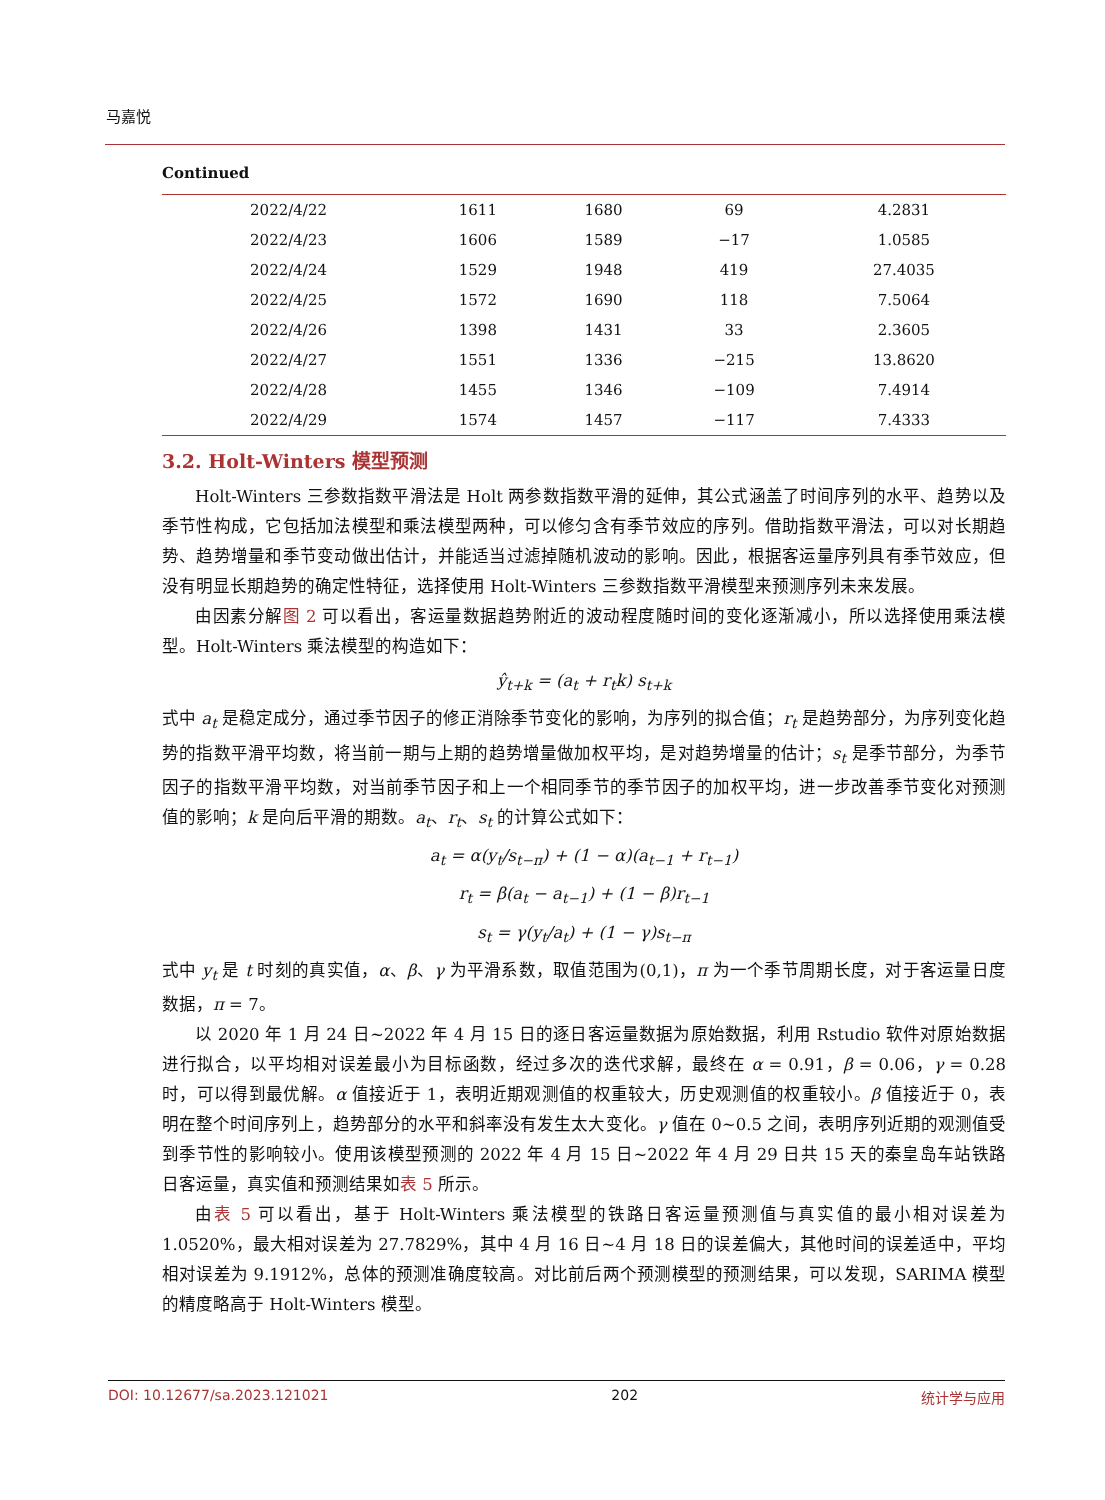马嘉悦
Continued
| 2022/4/22 | 1611 | 1680 | 69 | 4.2831 | |
| 2022/4/23 | 1606 | 1589 | −17 | 1.0585 | |
| 2022/4/24 | 1529 | 1948 | 419 | 27.4035 | |
| 2022/4/25 | 1572 | 1690 | 118 | 7.5064 | |
| 2022/4/26 | 1398 | 1431 | 33 | 2.3605 | |
| 2022/4/27 | 1551 | 1336 | −215 | 13.8620 | |
| 2022/4/28 | 1455 | 1346 | −109 | 7.4914 | |
| 2022/4/29 | 1574 | 1457 | −117 | 7.4333 | |
3.2. Holt-Winters 模型预测
Holt-Winters 三参数指数平滑法是 Holt 两参数指数平滑的延伸，其公式涵盖了时间序列的水平、趋势以及季节性构成，它包括加法模型和乘法模型两种，可以修匀含有季节效应的序列。借助指数平滑法，可以对长期趋势、趋势增量和季节变动做出估计，并能适当过滤掉随机波动的影响。因此，根据客运量序列具有季节效应，但没有明显长期趋势的确定性特征，选择使用 Holt-Winters 三参数指数平滑模型来预测序列未来发展。
由因素分解图 2 可以看出，客运量数据趋势附近的波动程度随时间的变化逐渐减小，所以选择使用乘法模型。Holt-Winters 乘法模型的构造如下：
ŷ<sub>t+k</sub> = (a<sub>t</sub> + r<sub>t</sub>k) s<sub>t+k</sub>
式中 a<sub>t</sub> 是稳定成分，通过季节因子的修正消除季节变化的影响，为序列的拟合值；r<sub>t</sub> 是趋势部分，为序列变化趋势的指数平滑平均数，将当前一期与上期的趋势增量做加权平均，是对趋势增量的估计；s<sub>t</sub> 是季节部分，为季节因子的指数平滑平均数，对当前季节因子和上一个相同季节的季节因子的加权平均，进一步改善季节变化对预测值的影响；k 是向后平滑的期数。a<sub>t</sub>、r<sub>t</sub>、s<sub>t</sub> 的计算公式如下：
a<sub>t</sub> = α(y<sub>t</sub>/s<sub>t−π</sub>) + (1 − α)(a<sub>t−1</sub> + r<sub>t−1</sub>)
r<sub>t</sub> = β(a<sub>t</sub> − a<sub>t−1</sub>) + (1 − β)r<sub>t−1</sub>
s<sub>t</sub> = γ(y<sub>t</sub>/a<sub>t</sub>) + (1 − γ)s<sub>t−π</sub>
式中 y<sub>t</sub> 是 t 时刻的真实值，α、β、γ 为平滑系数，取值范围为(0,1)，π 为一个季节周期长度，对于客运量日度数据，π = 7。
以 2020 年 1 月 24 日~2022 年 4 月 15 日的逐日客运量数据为原始数据，利用 Rstudio 软件对原始数据进行拟合，以平均相对误差最小为目标函数，经过多次的迭代求解，最终在 α = 0.91，β = 0.06，γ = 0.28 时，可以得到最优解。α 值接近于 1，表明近期观测值的权重较大，历史观测值的权重较小。β 值接近于 0，表明在整个时间序列上，趋势部分的水平和斜率没有发生太大变化。γ 值在 0~0.5 之间，表明序列近期的观测值受到季节性的影响较小。使用该模型预测的 2022 年 4 月 15 日~2022 年 4 月 29 日共 15 天的秦皇岛车站铁路日客运量，真实值和预测结果如表 5 所示。
由表 5 可以看出，基于 Holt-Winters 乘法模型的铁路日客运量预测值与真实值的最小相对误差为 1.0520%，最大相对误差为 27.7829%，其中 4 月 16 日~4 月 18 日的误差偏大，其他时间的误差适中，平均相对误差为 9.1912%，总体的预测准确度较高。对比前后两个预测模型的预测结果，可以发现，SARIMA 模型的精度略高于 Holt-Winters 模型。
DOI: 10.12677/sa.2023.121021 202 统计学与应用